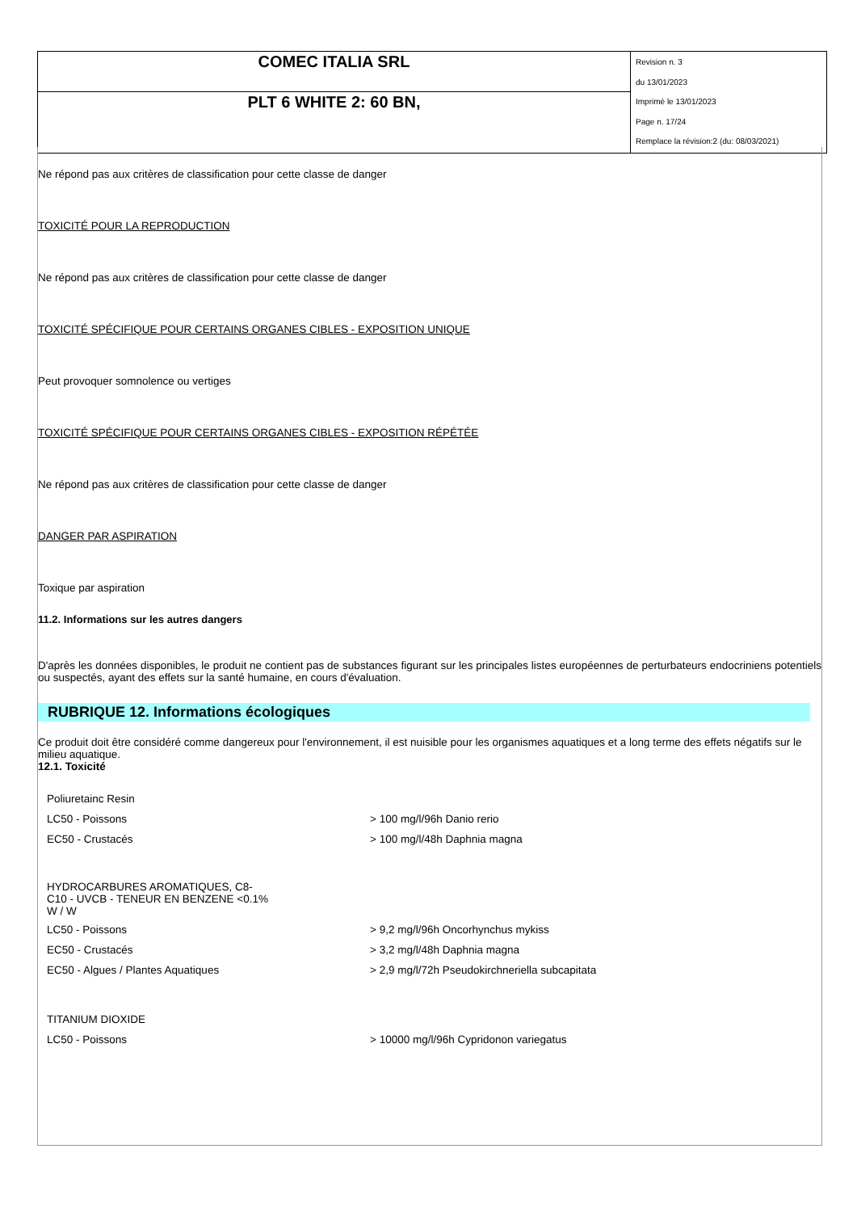| COMEC ITALIA SRL | Revision n. 3 du 13/01/2023 Imprimè le 13/01/2023 Page n. 17/24 Remplace la révision:2 (du: 08/03/2021) |
| PLT 6 WHITE 2: 60 BN, | |
Ne répond pas aux critères de classification pour cette classe de danger
TOXICITÉ POUR LA REPRODUCTION
Ne répond pas aux critères de classification pour cette classe de danger
TOXICITÉ SPÉCIFIQUE POUR CERTAINS ORGANES CIBLES - EXPOSITION UNIQUE
Peut provoquer somnolence ou vertiges
TOXICITÉ SPÉCIFIQUE POUR CERTAINS ORGANES CIBLES - EXPOSITION RÉPÉTÉE
Ne répond pas aux critères de classification pour cette classe de danger
DANGER PAR ASPIRATION
Toxique par aspiration
11.2. Informations sur les autres dangers
D'après les données disponibles, le produit ne contient pas de substances figurant sur les principales listes européennes de perturbateurs endocriniens potentiels ou suspectés, ayant des effets sur la santé humaine, en cours d'évaluation.
RUBRIQUE 12. Informations écologiques
Ce produit doit être considéré comme dangereux pour l'environnement, il est nuisible pour les organismes aquatiques et a long terme des effets négatifs sur le milieu aquatique.
12.1. Toxicité
| Poliuretainc Resin | |
| LC50 - Poissons | > 100 mg/l/96h Danio rerio |
| EC50 - Crustacés | > 100 mg/l/48h Daphnia magna |
| HYDROCARBURES AROMATIQUES, C8- C10 - UVCB - TENEUR EN BENZENE <0.1% W / W | |
| LC50 - Poissons | > 9,2 mg/l/96h Oncorhynchus mykiss |
| EC50 - Crustacés | > 3,2 mg/l/48h Daphnia magna |
| EC50 - Algues / Plantes Aquatiques | > 2,9 mg/l/72h Pseudokirchneriella subcapitata |
| TITANIUM DIOXIDE | |
| LC50 - Poissons | > 10000 mg/l/96h Cypridonon variegatus |